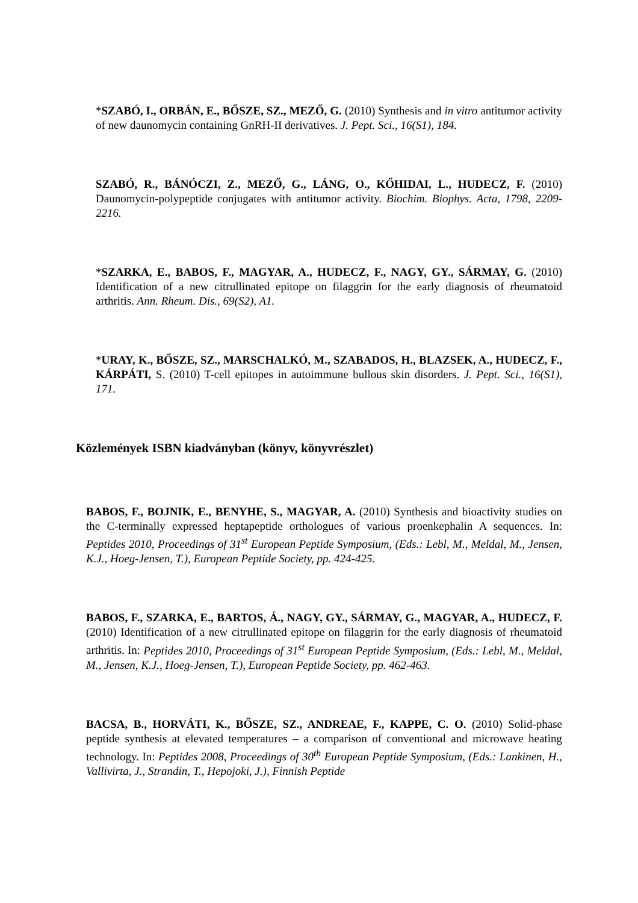*SZABÓ, I., ORBÁN, E., BŐSZE, SZ., MEZŐ, G. (2010) Synthesis and in vitro antitumor activity of new daunomycin containing GnRH-II derivatives. J. Pept. Sci., 16(S1), 184.
SZABÓ, R., BÁNÓCZI, Z., MEZŐ, G., LÁNG, O., KŐHIDAI, L., HUDECZ, F. (2010) Daunomycin-polypeptide conjugates with antitumor activity. Biochim. Biophys. Acta, 1798, 2209-2216.
*SZARKA, E., BABOS, F., MAGYAR, A., HUDECZ, F., NAGY, GY., SÁRMAY, G. (2010) Identification of a new citrullinated epitope on filaggrin for the early diagnosis of rheumatoid arthritis. Ann. Rheum. Dis., 69(S2), A1.
*URAY, K., BŐSZE, SZ., MARSCHALKÓ, M., SZABADOS, H., BLAZSEK, A., HUDECZ, F., KÁRPÁTI, S. (2010) T-cell epitopes in autoimmune bullous skin disorders. J. Pept. Sci., 16(S1), 171.
Közlemények ISBN kiadványban (könyv, könyvrészlet)
BABOS, F., BOJNIK, E., BENYHE, S., MAGYAR, A. (2010) Synthesis and bioactivity studies on the C-terminally expressed heptapeptide orthologues of various proenkephalin A sequences. In: Peptides 2010, Proceedings of 31<sup>st</sup> European Peptide Symposium, (Eds.: Lebl, M., Meldal, M., Jensen, K.J., Hoeg-Jensen, T.), European Peptide Society, pp. 424-425.
BABOS, F., SZARKA, E., BARTOS, Á., NAGY, GY., SÁRMAY, G., MAGYAR, A., HUDECZ, F. (2010) Identification of a new citrullinated epitope on filaggrin for the early diagnosis of rheumatoid arthritis. In: Peptides 2010, Proceedings of 31<sup>st</sup> European Peptide Symposium, (Eds.: Lebl, M., Meldal, M., Jensen, K.J., Hoeg-Jensen, T.), European Peptide Society, pp. 462-463.
BACSA, B., HORVÁTI, K., BŐSZE, SZ., ANDREAE, F., KAPPE, C. O. (2010) Solid-phase peptide synthesis at elevated temperatures – a comparison of conventional and microwave heating technology. In: Peptides 2008, Proceedings of 30<sup>th</sup> European Peptide Symposium, (Eds.: Lankinen, H., Vallivirta, J., Strandin, T., Hepojoki, J.), Finnish Peptide